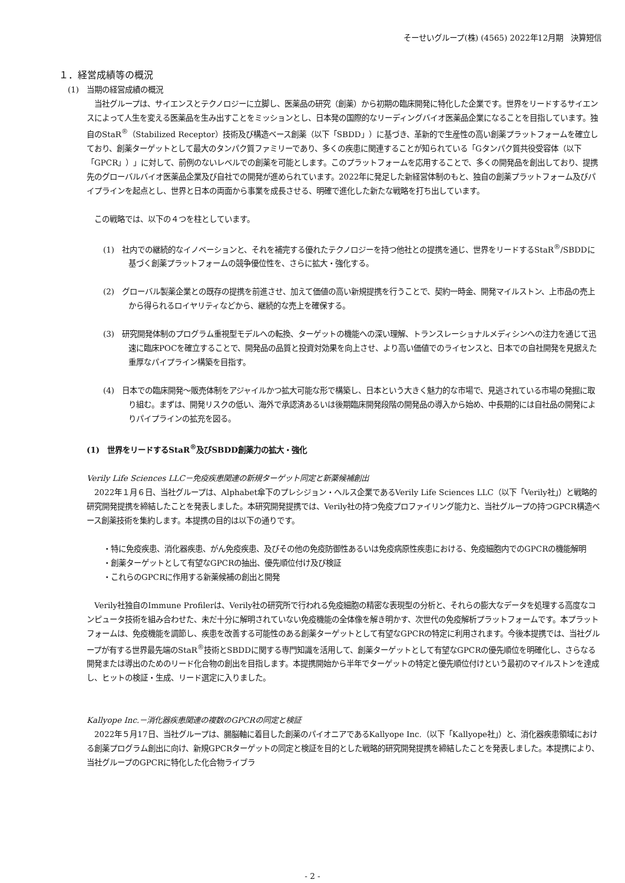そーせいグループ(株) (4565) 2022年12月期　決算短信
１．経営成績等の概況
(1)　当期の経営成績の概況
　当社グループは、サイエンスとテクノロジーに立脚し、医薬品の研究（創薬）から初期の臨床開発に特化した企業です。世界をリードするサイエンスによって人生を変える医薬品を生み出すことをミッションとし、日本発の国際的なリーディングバイオ医薬品企業になることを目指しています。独自のStaR<sup>®</sup>（Stabilized Receptor）技術及び構造ベース創薬（以下「SBDD」）に基づき、革新的で生産性の高い創薬プラットフォームを確立しており、創薬ターゲットとして最大のタンパク質ファミリーであり、多くの疾患に関連することが知られている「Gタンパク質共役受容体（以下「GPCR」）」に対して、前例のないレベルでの創薬を可能とします。このプラットフォームを応用することで、多くの開発品を創出しており、提携先のグローバルバイオ医薬品企業及び自社での開発が進められています。2022年に発足した新経営体制のもと、独自の創薬プラットフォーム及びパイプラインを起点とし、世界と日本の両面から事業を成長させる、明確で進化した新たな戦略を打ち出しています。
　この戦略では、以下の４つを柱としています。
(1)　社内での継続的なイノベーションと、それを補完する優れたテクノロジーを持つ他社との提携を通じ、世界をリードするStaR<sup>®</sup>/SBDDに基づく創薬プラットフォームの競争優位性を、さらに拡大・強化する。
(2)　グローバル製薬企業との既存の提携を前進させ、加えて価値の高い新規提携を行うことで、契約一時金、開発マイルストン、上市品の売上から得られるロイヤリティなどから、継続的な売上を確保する。
(3)　研究開発体制のプログラム重視型モデルへの転換、ターゲットの機能への深い理解、トランスレーショナルメディシンへの注力を通じて迅速に臨床POCを確立することで、開発品の品質と投資対効果を向上させ、より高い価値でのライセンスと、日本での自社開発を見据えた重厚なパイプライン構築を目指す。
(4)　日本での臨床開発～販売体制をアジャイルかつ拡大可能な形で構築し、日本という大きく魅力的な市場で、見逃されている市場の発掘に取り組む。まずは、開発リスクの低い、海外で承認済あるいは後期臨床開発段階の開発品の導入から始め、中長期的には自社品の開発によりパイプラインの拡充を図る。
(1)　世界をリードするStaR<sup>®</sup>及びSBDD創薬力の拡大・強化
Verily Life Sciences LLC－免疫疾患関連の新規ターゲット同定と新薬候補創出
　2022年１月６日、当社グループは、Alphabet傘下のプレシジョン・ヘルス企業であるVerily Life Sciences LLC（以下「Verily社」）と戦略的研究開発提携を締結したことを発表しました。本研究開発提携では、Verily社の持つ免疫プロファイリング能力と、当社グループの持つGPCR構造ベース創薬技術を集約します。本提携の目的は以下の通りです。
・特に免疫疾患、消化器疾患、がん免疫疾患、及びその他の免疫防御性あるいは免疫病原性疾患における、免疫細胞内でのGPCRの機能解明
・創薬ターゲットとして有望なGPCRの抽出、優先順位付け及び検証
・これらのGPCRに作用する新薬候補の創出と開発
　Verily社独自のImmune Profilerは、Verily社の研究所で行われる免疫細胞の精密な表現型の分析と、それらの膨大なデータを処理する高度なコンピュータ技術を組み合わせた、未だ十分に解明されていない免疫機能の全体像を解き明かす、次世代の免疫解析プラットフォームです。本プラットフォームは、免疫機能を調節し、疾患を改善する可能性のある創薬ターゲットとして有望なGPCRの特定に利用されます。今後本提携では、当社グループが有する世界最先端のStaR<sup>®</sup>技術とSBDDに関する専門知識を活用して、創薬ターゲットとして有望なGPCRの優先順位を明確化し、さらなる開発または導出のためのリード化合物の創出を目指します。本提携開始から半年でターゲットの特定と優先順位付けという最初のマイルストンを達成し、ヒットの検証・生成、リード選定に入りました。
Kallyope Inc.－消化器疾患関連の複数のGPCRの同定と検証
　2022年５月17日、当社グループは、腸脳軸に着目した創薬のパイオニアであるKallyope Inc.（以下「Kallyope社」）と、消化器疾患領域における創薬プログラム創出に向け、新規GPCRターゲットの同定と検証を目的とした戦略的研究開発提携を締結したことを発表しました。本提携により、当社グループのGPCRに特化した化合物ライブラ
- 2 -